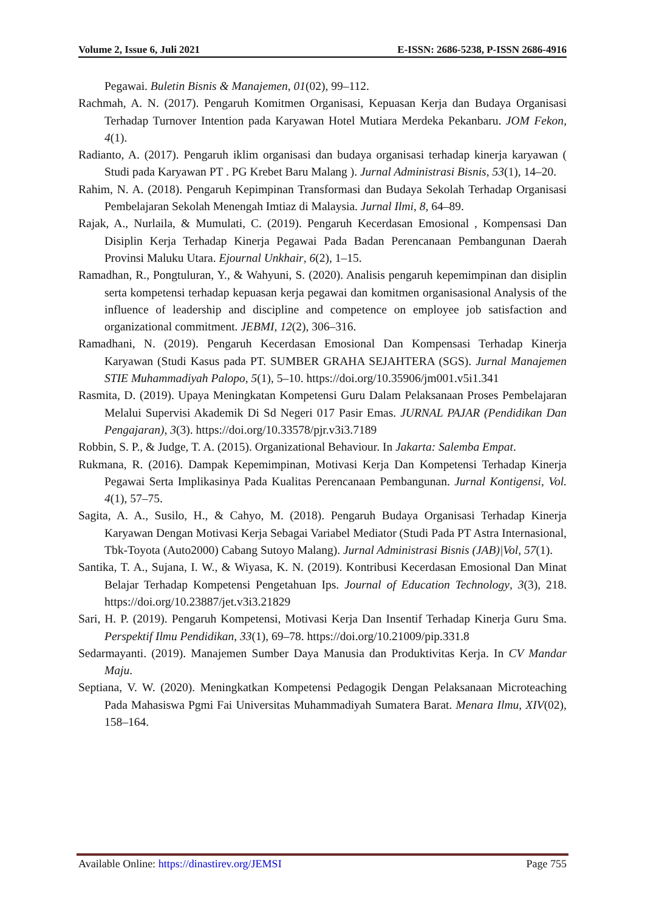Volume 2, Issue 6, Juli 2021 E-ISSN: 2686-5238, P-ISSN 2686-4916
Pegawai. Buletin Bisnis & Manajemen, 01(02), 99–112.
Rachmah, A. N. (2017). Pengaruh Komitmen Organisasi, Kepuasan Kerja dan Budaya Organisasi Terhadap Turnover Intention pada Karyawan Hotel Mutiara Merdeka Pekanbaru. JOM Fekon, 4(1).
Radianto, A. (2017). Pengaruh iklim organisasi dan budaya organisasi terhadap kinerja karyawan ( Studi pada Karyawan PT . PG Krebet Baru Malang ). Jurnal Administrasi Bisnis, 53(1), 14–20.
Rahim, N. A. (2018). Pengaruh Kepimpinan Transformasi dan Budaya Sekolah Terhadap Organisasi Pembelajaran Sekolah Menengah Imtiaz di Malaysia. Jurnal Ilmi, 8, 64–89.
Rajak, A., Nurlaila, & Mumulati, C. (2019). Pengaruh Kecerdasan Emosional , Kompensasi Dan Disiplin Kerja Terhadap Kinerja Pegawai Pada Badan Perencanaan Pembangunan Daerah Provinsi Maluku Utara. Ejournal Unkhair, 6(2), 1–15.
Ramadhan, R., Pongtuluran, Y., & Wahyuni, S. (2020). Analisis pengaruh kepemimpinan dan disiplin serta kompetensi terhadap kepuasan kerja pegawai dan komitmen organisasional Analysis of the influence of leadership and discipline and competence on employee job satisfaction and organizational commitment. JEBMI, 12(2), 306–316.
Ramadhani, N. (2019). Pengaruh Kecerdasan Emosional Dan Kompensasi Terhadap Kinerja Karyawan (Studi Kasus pada PT. SUMBER GRAHA SEJAHTERA (SGS). Jurnal Manajemen STIE Muhammadiyah Palopo, 5(1), 5–10. https://doi.org/10.35906/jm001.v5i1.341
Rasmita, D. (2019). Upaya Meningkatan Kompetensi Guru Dalam Pelaksanaan Proses Pembelajaran Melalui Supervisi Akademik Di Sd Negeri 017 Pasir Emas. JURNAL PAJAR (Pendidikan Dan Pengajaran), 3(3). https://doi.org/10.33578/pjr.v3i3.7189
Robbin, S. P., & Judge, T. A. (2015). Organizational Behaviour. In Jakarta: Salemba Empat.
Rukmana, R. (2016). Dampak Kepemimpinan, Motivasi Kerja Dan Kompetensi Terhadap Kinerja Pegawai Serta Implikasinya Pada Kualitas Perencanaan Pembangunan. Jurnal Kontigensi, Vol. 4(1), 57–75.
Sagita, A. A., Susilo, H., & Cahyo, M. (2018). Pengaruh Budaya Organisasi Terhadap Kinerja Karyawan Dengan Motivasi Kerja Sebagai Variabel Mediator (Studi Pada PT Astra Internasional, Tbk-Toyota (Auto2000) Cabang Sutoyo Malang). Jurnal Administrasi Bisnis (JAB)|Vol, 57(1).
Santika, T. A., Sujana, I. W., & Wiyasa, K. N. (2019). Kontribusi Kecerdasan Emosional Dan Minat Belajar Terhadap Kompetensi Pengetahuan Ips. Journal of Education Technology, 3(3), 218. https://doi.org/10.23887/jet.v3i3.21829
Sari, H. P. (2019). Pengaruh Kompetensi, Motivasi Kerja Dan Insentif Terhadap Kinerja Guru Sma. Perspektif Ilmu Pendidikan, 33(1), 69–78. https://doi.org/10.21009/pip.331.8
Sedarmayanti. (2019). Manajemen Sumber Daya Manusia dan Produktivitas Kerja. In CV Mandar Maju.
Septiana, V. W. (2020). Meningkatkan Kompetensi Pedagogik Dengan Pelaksanaan Microteaching Pada Mahasiswa Pgmi Fai Universitas Muhammadiyah Sumatera Barat. Menara Ilmu, XIV(02), 158–164.
Available Online: https://dinastirev.org/JEMSI Page 755